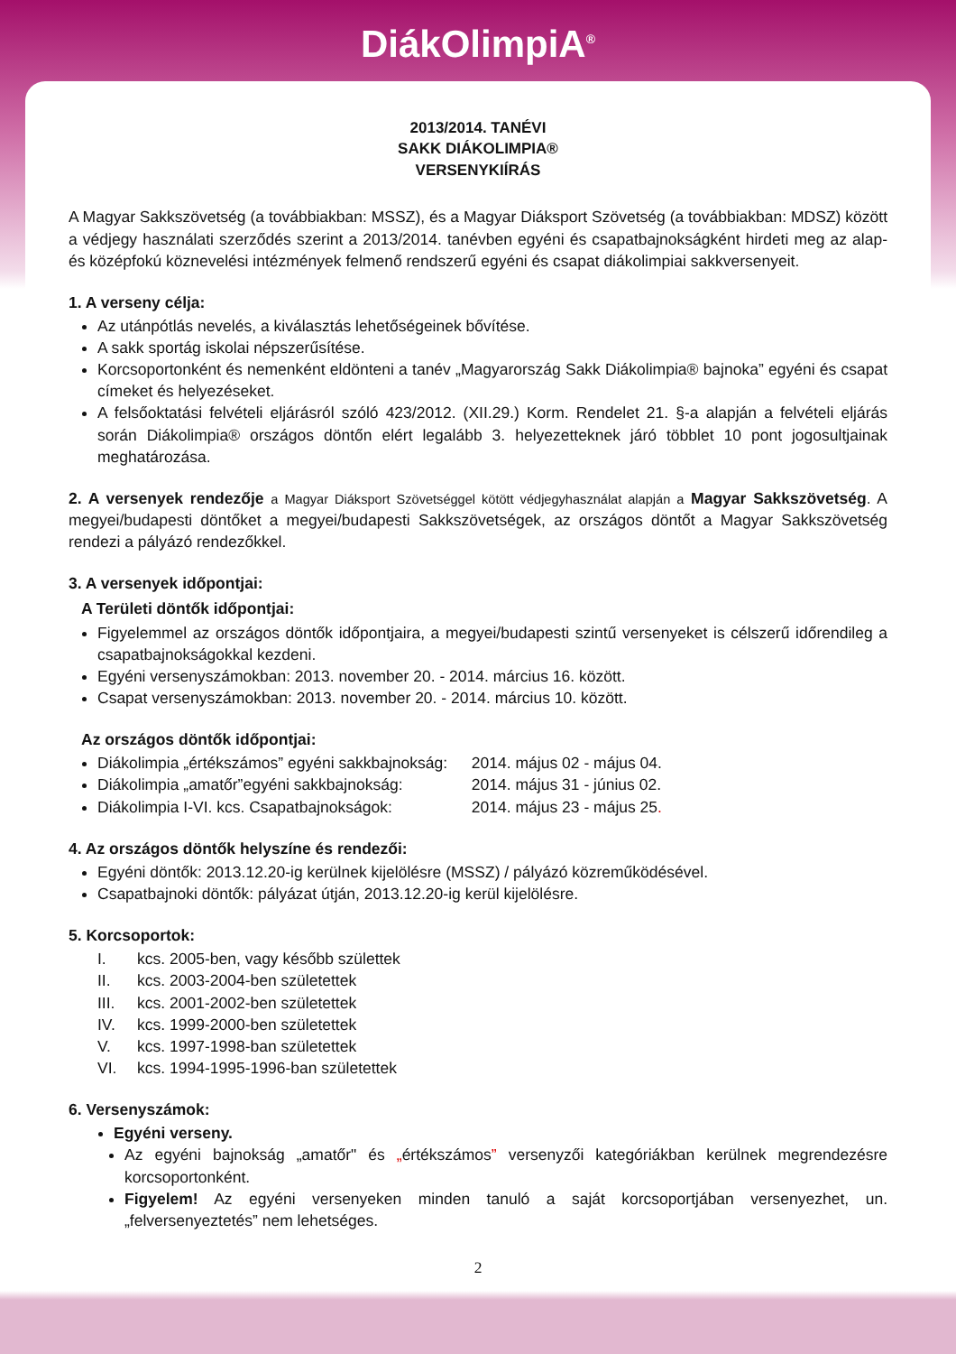DiákOlimpiA<sup>®</sup>
2013/2014. TANÉVI
SAKK DIÁKOLIMPIA®
VERSENYKIÍRÁS
A Magyar Sakkszövetség (a továbbiakban: MSSZ), és a Magyar Diáksport Szövetség (a továbbiakban: MDSZ) között a védjegy használati szerződés szerint a 2013/2014. tanévben egyéni és csapatbajnokságként hirdeti meg az alap- és középfokú köznevelési intézmények felmenő rendszerű egyéni és csapat diákolimpiai sakkversenyeit.
1. A verseny célja:
Az utánpótlás nevelés, a kiválasztás lehetőségeinek bővítése.
A sakk sportág iskolai népszerűsítése.
Korcsoportonként és nemenként eldönteni a tanév „Magyarország Sakk Diákolimpia® bajnoka” egyéni és csapat címeket és helyezéseket.
A felsőoktatási felvételi eljárásról szóló 423/2012. (XII.29.) Korm. Rendelet 21. §-a alapján a felvételi eljárás során Diákolimpia® országos döntőn elért legalább 3. helyezetteknek járó többlet 10 pont jogosultjainak meghatározása.
2. A versenyek rendezője a Magyar Diáksport Szövetséggel kötött védjegyhasználat alapján a Magyar Sakkszövetség. A megyei/budapesti döntőket a megyei/budapesti Sakkszövetségek, az országos döntőt a Magyar Sakkszövetség rendezi a pályázó rendezőkkel.
3. A versenyek időpontjai:
A Területi döntők időpontjai:
Figyelemmel az országos döntők időpontjaira, a megyei/budapesti szintű versenyeket is célszerű időrendileg a csapatbajnokságokkal kezdeni.
Egyéni versenyszámokban: 2013. november 20. - 2014. március 16. között.
Csapat versenyszámokban: 2013. november 20. - 2014. március 10. között.
Az országos döntők időpontjai:
Diákolimpia „értékszámos” egyéni sakkbajnokság: 2014. május 02 - május 04.
Diákolimpia „amatőr”egyéni sakkbajnokság: 2014. május 31 - június 02.
Diákolimpia I-VI. kcs. Csapatbajnokságok: 2014. május 23 - május 25.
4. Az országos döntők helyszíne és rendezői:
Egyéni döntők: 2013.12.20-ig kerülnek kijelölésre (MSSZ) / pályázó közreműködésével.
Csapatbajnoki döntők: pályázat útján, 2013.12.20-ig kerül kijelölésre.
5. Korcsoportok:
I. kcs. 2005-ben, vagy később születtek
II. kcs. 2003-2004-ben születettek
III. kcs. 2001-2002-ben születettek
IV. kcs. 1999-2000-ben születettek
V. kcs. 1997-1998-ban születettek
VI. kcs. 1994-1995-1996-ban születettek
6. Versenyszámok:
Egyéni verseny.
Az egyéni bajnokság „amatőr" és „értékszámos” versenyzői kategóriákban kerülnek megrendezésre korcsoportonként.
Figyelem! Az egyéni versenyeken minden tanuló a saját korcsoportjában versenyezhet, un. „felversenyeztetés” nem lehetséges.
2